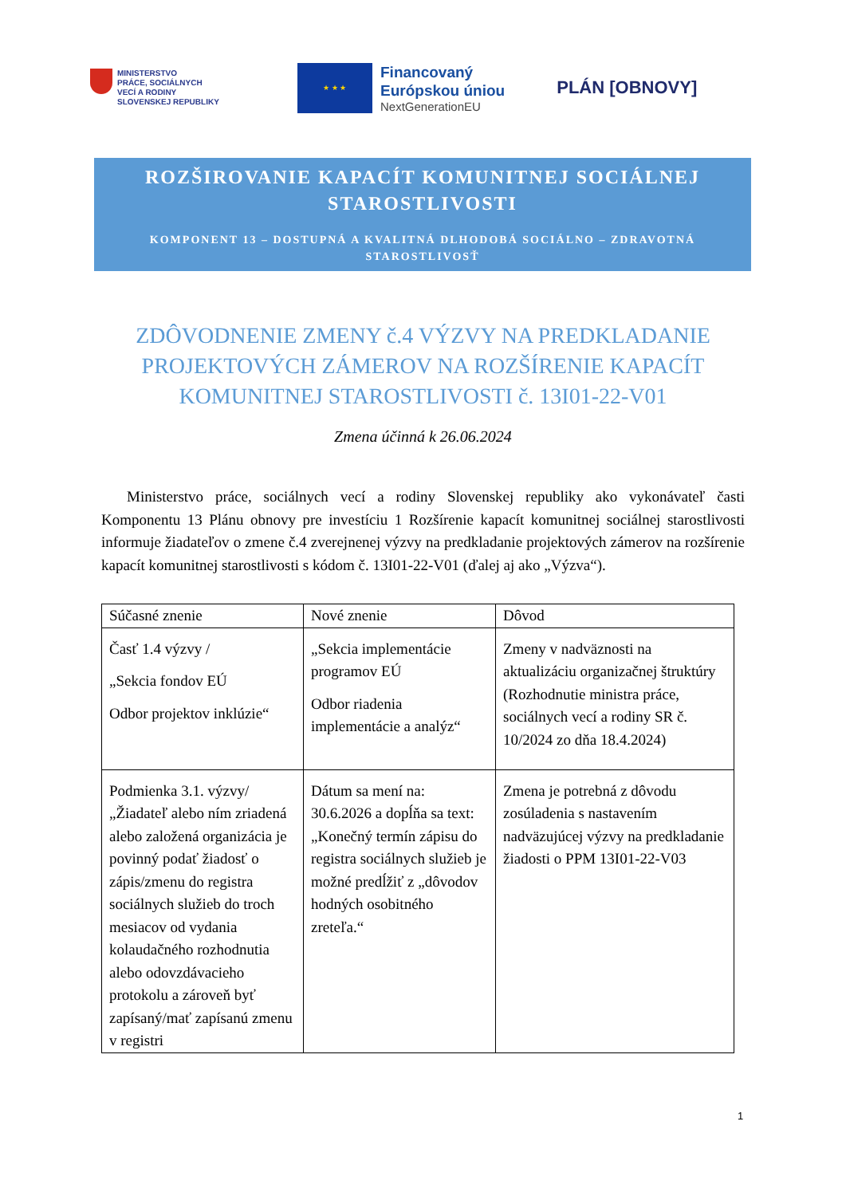MINISTERSTVO
PRÁCE, SOCIÁLNYCH
VECÍ A RODINY
SLOVENSKEJ REPUBLIKY
★ ★ ★
Financovaný
Európskou úniou
NextGenerationEU
PLÁN [OBNOVY]
ROZŠIROVANIE KAPACÍT KOMUNITNEJ SOCIÁLNEJ STAROSTLIVOSTI
KOMPONENT 13 – DOSTUPNÁ A KVALITNÁ DLHODOBÁ SOCIÁLNO – ZDRAVOTNÁ STAROSTLIVOSŤ
ZDÔVODNENIE ZMENY č.4 VÝZVY NA PREDKLADANIE PROJEKTOVÝCH ZÁMEROV NA ROZŠÍRENIE KAPACÍT KOMUNITNEJ STAROSTLIVOSTI č. 13I01-22-V01
Zmena účinná k 26.06.2024
Ministerstvo práce, sociálnych vecí a rodiny Slovenskej republiky ako vykonávateľ časti Komponentu 13 Plánu obnovy pre investíciu 1 Rozšírenie kapacít komunitnej sociálnej starostlivosti informuje žiadateľov o zmene č.4 zverejnenej výzvy na predkladanie projektových zámerov na rozšírenie kapacít komunitnej starostlivosti s kódom č. 13I01-22-V01 (ďalej aj ako „Výzva“).
| Súčasné znenie | Nové znenie | Dôvod |
| --- | --- | --- |
| Časť 1.4 výzvy / „Sekcia fondov EÚ Odbor projektov inklúzie“ | „Sekcia implementácie programov EÚ Odbor riadenia implementácie a analýz“ | Zmeny v nadväznosti na aktualizáciu organizačnej štruktúry (Rozhodnutie ministra práce, sociálnych vecí a rodiny SR č. 10/2024 zo dňa 18.4.2024) |
| Podmienka 3.1. výzvy/ „Žiadateľ alebo ním zriadená alebo založená organizácia je povinný podať žiadosť o zápis/zmenu do registra sociálnych služieb do troch mesiacov od vydania kolaudačného rozhodnutia alebo odovzdávacieho protokolu a zároveň byť zapísaný/mať zapísanú zmenu v registri | Dátum sa mení na: 30.6.2026 a dopĺňa sa text: „Konečný termín zápisu do registra sociálnych služieb je možné predĺžiť z „dôvodov hodných osobitného zreteľa.“ | Zmena je potrebná z dôvodu zosúladenia s nastavením nadväzujúcej výzvy na predkladanie žiadosti o PPM 13I01-22-V03 |
1